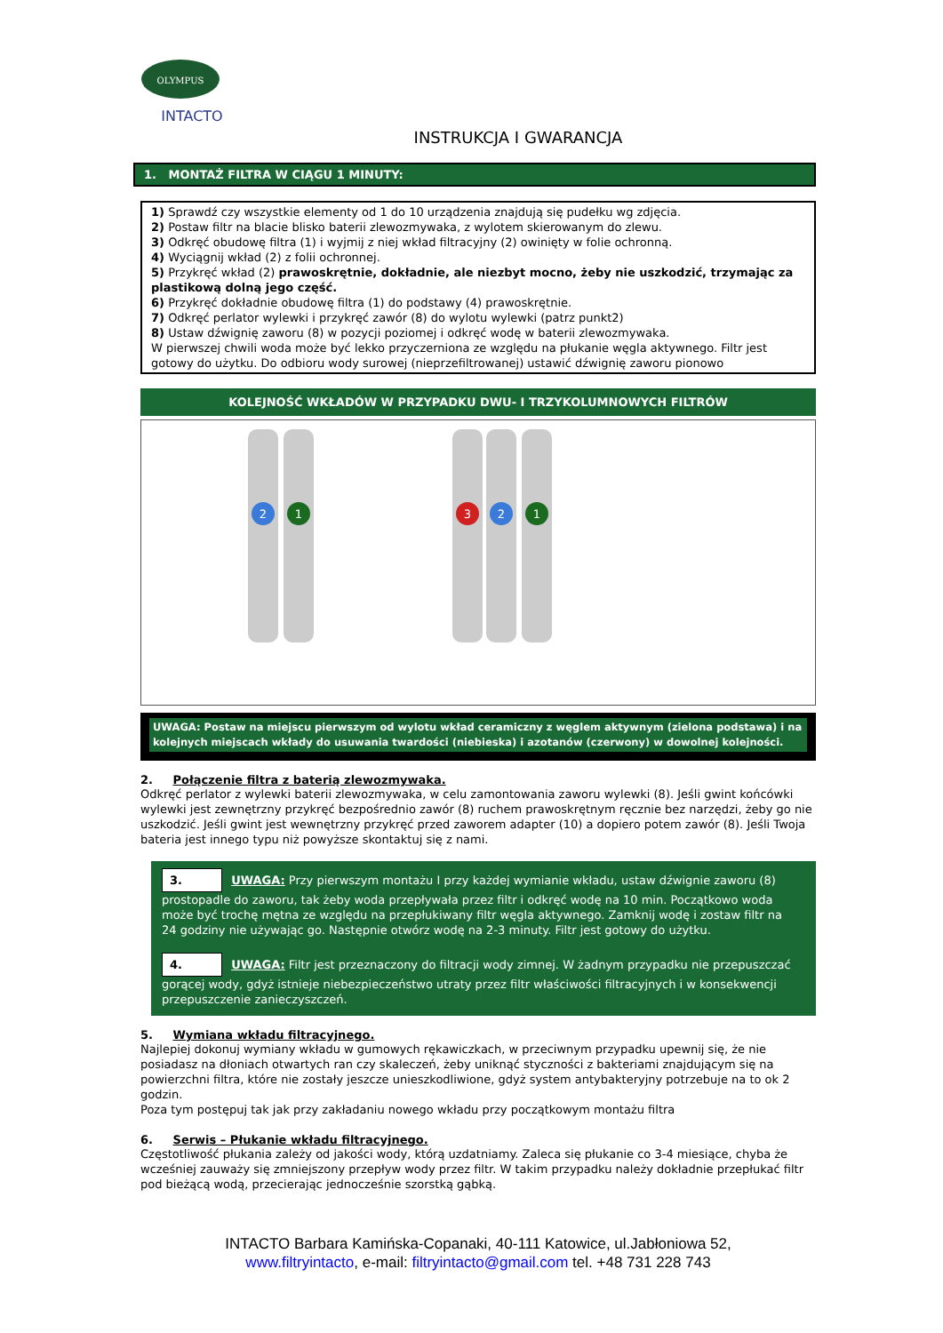OLYMPUS
INTACTO
INSTRUKCJA I GWARANCJA
1. MONTAŻ FILTRA W CIĄGU 1 MINUTY:
1) Sprawdź czy wszystkie elementy od 1 do 10 urządzenia znajdują się pudełku wg zdjęcia.
2) Postaw filtr na blacie blisko baterii zlewozmywaka, z wylotem skierowanym do zlewu.
3) Odkręć obudowę filtra (1) i wyjmij z niej wkład filtracyjny (2) owinięty w folie ochronną.
4) Wyciągnij wkład (2) z folii ochronnej.
5) Przykręć wkład (2) prawoskrętnie, dokładnie, ale niezbyt mocno, żeby nie uszkodzić, trzymając za plastikową dolną jego część.
6) Przykręć dokładnie obudowę filtra (1) do podstawy (4) prawoskrętnie.
7) Odkręć perlator wylewki i przykręć zawór (8) do wylotu wylewki (patrz punkt2)
8) Ustaw dźwignię zaworu (8) w pozycji poziomej i odkręć wodę w baterii zlewozmywaka.
W pierwszej chwili woda może być lekko przyczerniona ze względu na płukanie węgla aktywnego. Filtr jest gotowy do użytku. Do odbioru wody surowej (nieprzefiltrowanej) ustawić dźwignię zaworu pionowo
KOLEJNOŚĆ WKŁADÓW W PRZYPADKU DWU- I TRZYKOLUMNOWYCH FILTRÓW
2
1
3
2
1
UWAGA: Postaw na miejscu pierwszym od wylotu wkład ceramiczny z węglem aktywnym (zielona podstawa) i na kolejnych miejscach wkłady do usuwania twardości (niebieska) i azotanów (czerwony) w dowolnej kolejności.
2. Połączenie filtra z baterią zlewozmywaka.
Odkręć perlator z wylewki baterii zlewozmywaka, w celu zamontowania zaworu wylewki (8). Jeśli gwint końcówki wylewki jest zewnętrzny przykręć bezpośrednio zawór (8) ruchem prawoskrętnym ręcznie bez narzędzi, żeby go nie uszkodzić. Jeśli gwint jest wewnętrzny przykręć przed zaworem adapter (10) a dopiero potem zawór (8). Jeśli Twoja bateria jest innego typu niż powyższe skontaktuj się z nami.
3. UWAGA: Przy pierwszym montażu I przy każdej wymianie wkładu, ustaw dźwignie zaworu (8) prostopadle do zaworu, tak żeby woda przepływała przez filtr i odkręć wodę na 10 min. Początkowo woda może być trochę mętna ze względu na przepłukiwany filtr węgla aktywnego. Zamknij wodę i zostaw filtr na 24 godziny nie używając go. Następnie otwórz wodę na 2-3 minuty. Filtr jest gotowy do użytku.
4. UWAGA: Filtr jest przeznaczony do filtracji wody zimnej. W żadnym przypadku nie przepuszczać gorącej wody, gdyż istnieje niebezpieczeństwo utraty przez filtr właściwości filtracyjnych i w konsekwencji przepuszczenie zanieczyszczeń.
5. Wymiana wkładu filtracyjnego.
Najlepiej dokonuj wymiany wkładu w gumowych rękawiczkach, w przeciwnym przypadku upewnij się, że nie posiadasz na dłoniach otwartych ran czy skaleczeń, żeby uniknąć styczności z bakteriami znajdującym się na powierzchni filtra, które nie zostały jeszcze unieszkodliwione, gdyż system antybakteryjny potrzebuje na to ok 2 godzin.
Poza tym postępuj tak jak przy zakładaniu nowego wkładu przy początkowym montażu filtra
6. Serwis – Płukanie wkładu filtracyjnego.
Częstotliwość płukania zależy od jakości wody, którą uzdatniamy. Zaleca się płukanie co 3-4 miesiące, chyba że wcześniej zauważy się zmniejszony przepływ wody przez filtr. W takim przypadku należy dokładnie przepłukać filtr pod bieżącą wodą, przecierając jednocześnie szorstką gąbką.
INTACTO Barbara Kamińska-Copanaki, 40-111 Katowice, ul.Jabłoniowa 52,
www.filtryintacto, e-mail: filtryintacto@gmail.com tel. +48 731 228 743